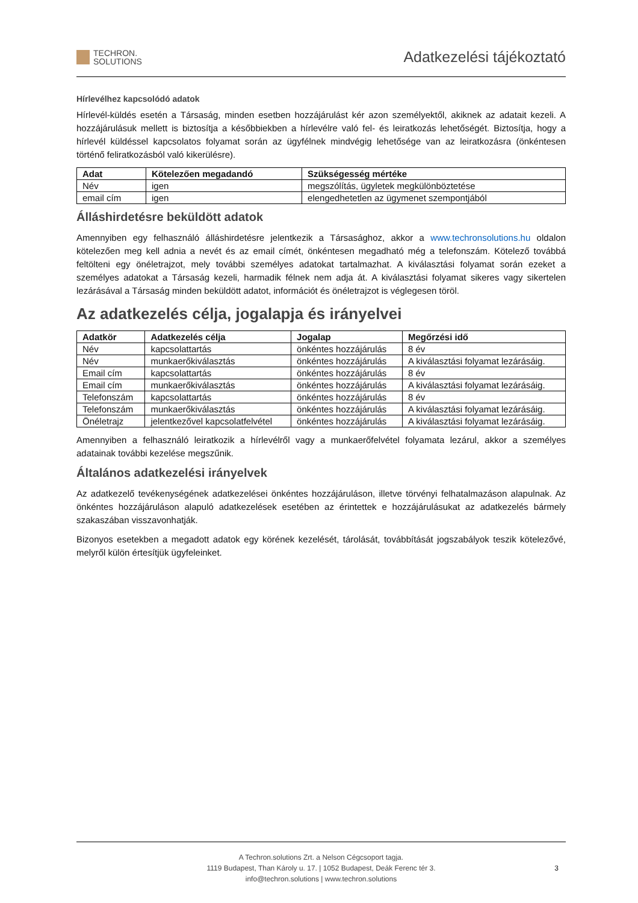TECHRON.
SOLUTIONS
Adatkezelési tájékoztató
Hírlevélhez kapcsolódó adatok
Hírlevél-küldés esetén a Társaság, minden esetben hozzájárulást kér azon személyektől, akiknek az adatait kezeli. A hozzájárulásuk mellett is biztosítja a későbbiekben a hírlevélre való fel- és leiratkozás lehetőségét. Biztosítja, hogy a hírlevél küldéssel kapcsolatos folyamat során az ügyfélnek mindvégig lehetősége van az leiratkozásra (önkéntesen történő feliratkozásból való kikerülésre).
| Adat | Kötelezően megadandó | Szükségesség mértéke |
| --- | --- | --- |
| Név | igen | megszólítás, ügyletek megkülönböztetése |
| email cím | igen | elengedhetetlen az ügymenet szempontjából |
Álláshirdetésre beküldött adatok
Amennyiben egy felhasználó álláshirdetésre jelentkezik a Társasághoz, akkor a www.techronsolutions.hu oldalon kötelezően meg kell adnia a nevét és az email címét, önkéntesen megadható még a telefonszám. Kötelező továbbá feltölteni egy önéletrajzot, mely további személyes adatokat tartalmazhat. A kiválasztási folyamat során ezeket a személyes adatokat a Társaság kezeli, harmadik félnek nem adja át. A kiválasztási folyamat sikeres vagy sikertelen lezárásával a Társaság minden beküldött adatot, információt és önéletrajzot is véglegesen töröl.
Az adatkezelés célja, jogalapja és irányelvei
| Adatkör | Adatkezelés célja | Jogalap | Megőrzési idő |
| --- | --- | --- | --- |
| Név | kapcsolattartás | önkéntes hozzájárulás | 8 év |
| Név | munkaerőkiválasztás | önkéntes hozzájárulás | A kiválasztási folyamat lezárásáig. |
| Email cím | kapcsolattartás | önkéntes hozzájárulás | 8 év |
| Email cím | munkaerőkiválasztás | önkéntes hozzájárulás | A kiválasztási folyamat lezárásáig. |
| Telefonszám | kapcsolattartás | önkéntes hozzájárulás | 8 év |
| Telefonszám | munkaerőkiválasztás | önkéntes hozzájárulás | A kiválasztási folyamat lezárásáig. |
| Önéletrajz | jelentkezővel kapcsolatfelvétel | önkéntes hozzájárulás | A kiválasztási folyamat lezárásáig. |
Amennyiben a felhasználó leiratkozik a hírlevélről vagy a munkaerőfelvétel folyamata lezárul, akkor a személyes adatainak további kezelése megszűnik.
Általános adatkezelési irányelvek
Az adatkezelő tevékenységének adatkezelései önkéntes hozzájáruláson, illetve törvényi felhatalmazáson alapulnak. Az önkéntes hozzájáruláson alapuló adatkezelések esetében az érintettek e hozzájárulásukat az adatkezelés bármely szakaszában visszavonhatják.
Bizonyos esetekben a megadott adatok egy körének kezelését, tárolását, továbbítását jogszabályok teszik kötelezővé, melyről külön értesítjük ügyfeleinket.
A Techron.solutions Zrt. a Nelson Cégcsoport tagja.
1119 Budapest, Than Károly u. 17. | 1052 Budapest, Deák Ferenc tér 3.
info@techron.solutions | www.techron.solutions
3